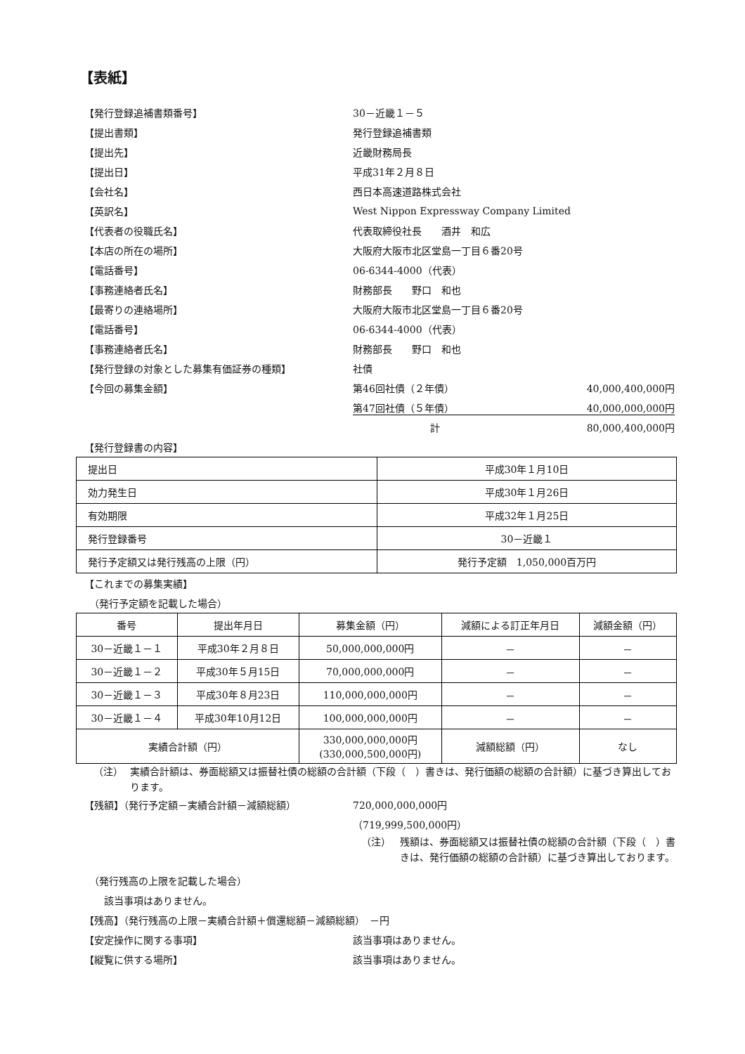【表紙】
【発行登録追補書類番号】 30－近畿１－５
【提出書類】 発行登録追補書類
【提出先】 近畿財務局長
【提出日】 平成31年２月８日
【会社名】 西日本高速道路株式会社
【英訳名】
West Nippon Expressway Company Limited
【代表者の役職氏名】 代表取締役社長　　酒井　和広
【本店の所在の場所】 大阪府大阪市北区堂島一丁目６番20号
【電話番号】 06-6344-4000（代表）
【事務連絡者氏名】 財務部長　　野口　和也
【最寄りの連絡場所】 大阪府大阪市北区堂島一丁目６番20号
【電話番号】 06-6344-4000（代表）
【事務連絡者氏名】 財務部長　　野口　和也
【発行登録の対象とした募集有価証券の種類】 社債
【今回の募集金額】 第46回社債（２年債） 40,000,400,000円
第47回社債（５年債） 40,000,000,000円
計 80,000,400,000円
【発行登録書の内容】
| 提出日 | 平成30年１月10日 |
| 効力発生日 | 平成30年１月26日 |
| 有効期限 | 平成32年１月25日 |
| 発行登録番号 | 30－近畿１ |
| 発行予定額又は発行残高の上限（円） | 発行予定額 1,050,000百万円 |
【これまでの募集実績】
　（発行予定額を記載した場合）
| 番号 | 提出年月日 | 募集金額（円） | 減額による訂正年月日 | 減額金額（円） |
| --- | --- | --- | --- | --- |
| 30－近畿１－１ | 平成30年２月８日 | 50,000,000,000円 | － | － |
| 30－近畿１－２ | 平成30年５月15日 | 70,000,000,000円 | － | － |
| 30－近畿１－３ | 平成30年８月23日 | 110,000,000,000円 | － | － |
| 30－近畿１－４ | 平成30年10月12日 | 100,000,000,000円 | － | － |
| 実績合計額（円） | | 330,000,000,000円 (330,000,500,000円) | 減額総額（円） | なし |
（注） 実績合計額は、券面総額又は振替社債の総額の合計額（下段（　）書きは、発行価額の総額の合計額）に基づき算出しております。
【残額】（発行予定額－実績合計額－減額総額） 720,000,000,000円
（719,999,500,000円）
（注） 残額は、券面総額又は振替社債の総額の合計額（下段（　）書きは、発行価額の総額の合計額）に基づき算出しております。
　（発行残高の上限を記載した場合）
　　該当事項はありません。
【残高】（発行残高の上限－実績合計額＋償還総額－減額総額）　－円
【安定操作に関する事項】 該当事項はありません。
【縦覧に供する場所】 該当事項はありません。